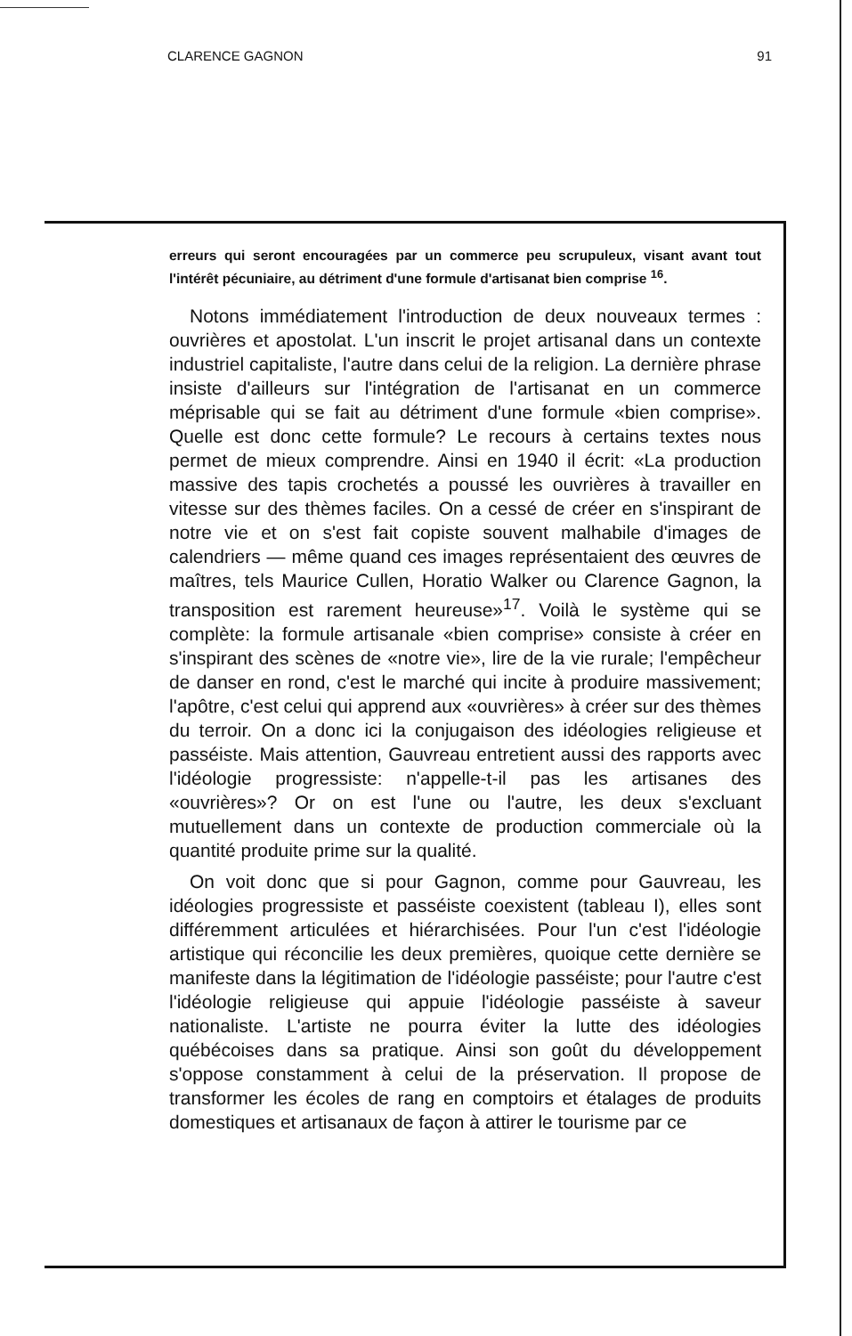CLARENCE GAGNON 91
erreurs qui seront encouragées par un commerce peu scrupuleux, visant avant tout l'intérêt pécuniaire, au détriment d'une formule d'artisanat bien comprise <sup>16</sup>.
Notons immédiatement l'introduction de deux nouveaux termes : ouvrières et apostolat. L'un inscrit le projet artisanal dans un contexte industriel capitaliste, l'autre dans celui de la religion. La dernière phrase insiste d'ailleurs sur l'intégration de l'artisanat en un commerce méprisable qui se fait au détriment d'une formule «bien comprise». Quelle est donc cette formule? Le recours à certains textes nous permet de mieux comprendre. Ainsi en 1940 il écrit: «La production massive des tapis crochetés a poussé les ouvrières à travailler en vitesse sur des thèmes faciles. On a cessé de créer en s'inspirant de notre vie et on s'est fait copiste souvent malhabile d'images de calendriers — même quand ces images représentaient des œuvres de maîtres, tels Maurice Cullen, Horatio Walker ou Clarence Gagnon, la transposition est rarement heureuse»<sup>17</sup>. Voilà le système qui se complète: la formule artisanale «bien comprise» consiste à créer en s'inspirant des scènes de «notre vie», lire de la vie rurale; l'empêcheur de danser en rond, c'est le marché qui incite à produire massivement; l'apôtre, c'est celui qui apprend aux «ouvrières» à créer sur des thèmes du terroir. On a donc ici la conjugaison des idéologies religieuse et passéiste. Mais attention, Gauvreau entretient aussi des rapports avec l'idéologie progressiste: n'appelle-t-il pas les artisanes des «ouvrières»? Or on est l'une ou l'autre, les deux s'excluant mutuellement dans un contexte de production commerciale où la quantité produite prime sur la qualité.
On voit donc que si pour Gagnon, comme pour Gauvreau, les idéologies progressiste et passéiste coexistent (tableau I), elles sont différemment articulées et hiérarchisées. Pour l'un c'est l'idéologie artistique qui réconcilie les deux premières, quoique cette dernière se manifeste dans la légitimation de l'idéologie passéiste; pour l'autre c'est l'idéologie religieuse qui appuie l'idéologie passéiste à saveur nationaliste. L'artiste ne pourra éviter la lutte des idéologies québécoises dans sa pratique. Ainsi son goût du développement s'oppose constamment à celui de la préservation. Il propose de transformer les écoles de rang en comptoirs et étalages de produits domestiques et artisanaux de façon à attirer le tourisme par ce